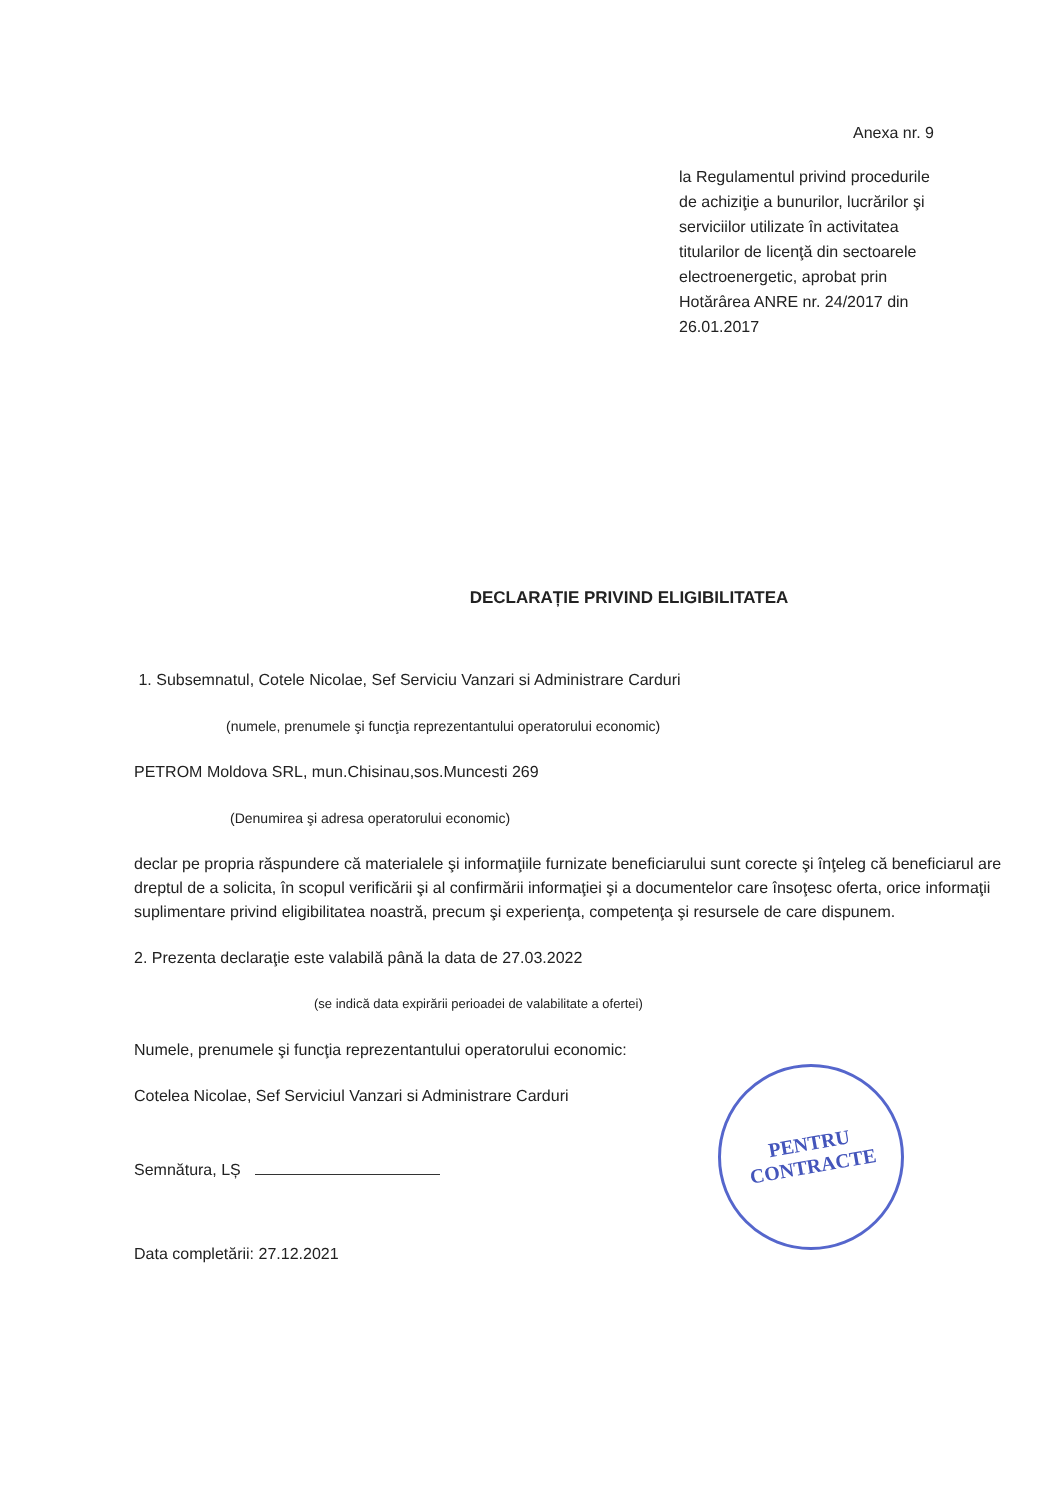Anexa nr. 9
la Regulamentul privind procedurile de achiziţie a bunurilor, lucrărilor şi serviciilor utilizate în activitatea titularilor de licenţă din sectoarele electroenergetic, aprobat prin Hotărârea ANRE nr. 24/2017 din 26.01.2017
DECLARAȚIE PRIVIND ELIGIBILITATEA
1. Subsemnatul, Cotele Nicolae, Sef Serviciu Vanzari si Administrare Carduri
(numele, prenumele şi funcţia reprezentantului operatorului economic)
PETROM Moldova SRL, mun.Chisinau,sos.Muncesti 269
(Denumirea şi adresa operatorului economic)
declar pe propria răspundere că materialele şi informaţiile furnizate beneficiarului sunt corecte şi înţeleg că beneficiarul are dreptul de a solicita, în scopul verificării şi al confirmării informaţiei şi a documentelor care însoţesc oferta, orice informaţii suplimentare privind eligibilitatea noastră, precum şi experienţa, competenţa şi resursele de care dispunem.
2. Prezenta declaraţie este valabilă până la data de 27.03.2022
(se indică data expirării perioadei de valabilitate a ofertei)
Numele, prenumele şi funcţia reprezentantului operatorului economic:
Cotelea Nicolae, Sef Serviciul Vanzari si Administrare Carduri
Semnătura, LȘ
Data completării: 27.12.2021
PENTRU
CONTRACTE